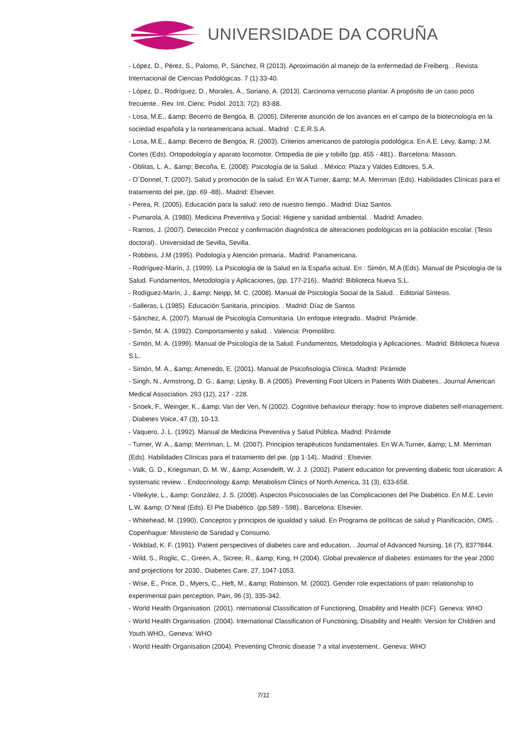UNIVERSIDADE DA CORUÑA
- López, D., Pérez, S., Palomo, P., Sánchez, R (2013). Aproximación al manejo de la enfermedad de Freiberg. . Revista Internacional de Ciencias Podológicas. 7 (1) 33-40.
- López, D., Rodríguez, D., Morales, Á., Soriano, A. (2013). Carcinoma verrucoso plantar. A propósito de un caso poco frecuente.. Rev. Int. Cienc. Podol. 2013; 7(2): 83-88.
- Losa, M.E., &amp; Becerro de Bengoa, B. (2005). Diferente asunción de los avances en el campo de la biotecnología en la sociedad española y la norteamericana actual.. Madrid : C.E.R.S.A.
- Losa, M.E., &amp; Becerro de Bengoa, R. (2003). Criterios americanos de patología podológica. En A.E. Levy, &amp; J.M. Cortes (Eds). Ortopodología y aparato locomotor. Ortopedia de pie y tobillo (pp. 455 - 481).. Barcelona: Masson.
- Oblitas, L. A., &amp; Becoña, E. (2008). Psicología de la Salud. . México: Plaza y Valdes Editores, S.A.
- O´Donnel, T. (2007). Salud y promoción de la salud. En W.A Turner, &amp; M.A. Merriman (Eds). Habilidades Clínicas para el tratamiento del pie, (pp. 69 -88).. Madrid: Elsevier.
- Perea, R. (2005). Educación para la salud: reto de nuestro tiempo.. Madrid: Díaz Santos.
- Pumarola, A. (1980). Medicina Preventiva y Social: Higiene y sanidad ambiental. . Madrid: Amadeo.
- Ramos, J. (2007). Detección Precoz y confirmación diagnóstica de alteraciones podológicas en la población escolar. (Tesis doctoral).. Universidad de Sevilla, Sevilla.
- Robbins, J.M (1995). Podología y Atención primaria.. Madrid: Panamericana.
- Rodríguez-Marín, J. (1999). La Psicología de la Salud en la España actual. En : Simón, M.A (Eds). Manual de Psicología de la Salud. Fundamentos, Metodología y Aplicaciones, (pp. 177-216).. Madrid: Biblioteca Nueva S.L.
- Rodíguez-Marín, J., &amp; Neipp, M. C. (2008). Manual de Psicología Social de la Salud. . Editorial Síntesis.
- Salleras, L (1985). Educación Sanitaria, principios. . Madrid: Díaz de Santos
- Sánchez, A. (2007). Manual de Psicología Comunitaria. Un enfoque integrado.. Madrid: Pirámide.
- Simón, M. A. (1992). Comportamiento y salud. . Valencia: Promolibro.
- Simón, M. A. (1999). Manual de Psicología de la Salud. Fundamentos, Metodología y Aplicaciones.. Madrid: Biblioteca Nueva S.L.
- Simón, M. A., &amp; Amenedo, E. (2001). Manual de Psicofisología Clínica. Madrid: Pirámide
- Singh, N., Armstrong, D. G., &amp; Lipsky, B. A (2005). Preventing Foot Ulcers in Patients With Diabetes.. Journal American Medical Association. 293 (12), 217 - 228.
- Snoek, F., Weinger, K., &amp; Van der Ven, N (2002). Cognitive behaviour therapy: how to improve diabetes self-management. . Diabetes Voice, 47 (3), 10-13.
- Vaquero, J. L. (1992). Manual de Medicina Preventiva y Salud Pública. Madrid: Pirámide
- Turner, W. A., &amp; Merriman, L. M. (2007). Principios terapéuticos fundamentales. En W.A.Turner, &amp; L.M. Merriman (Eds). Habilidades Clínicas para el tratamiento del pie. (pp 1-14).. Madrid : Elsevier.
- Valk, G. D., Kriegsman, D. M. W., &amp; Assendelft, W. J. J. (2002). Patient education for preventing diabetic foot ulceration: A systematic review. . Endocrinology &amp; Metabolism Clinics of North America, 31 (3), 633-658.
- Vileikyte, L., &amp; González, J. S. (2008). Aspectos Psicosociales de las Complicaciones del Pie Diabético. En M.E. Levin L.W. &amp; O´Neal (Eds). El Pie Diabético. (pp.589 - 598).. Barcelona: Elsevier.
- Whitehead, M. (1990). Conceptos y principios de igualdad y salud. En Programa de políticas de salud y Planificación, OMS. . Copenhague: Ministerio de Sanidad y Consumo.
- Wikblad, K. F. (1991). Patient perspectives of diabetes care and education, . Journal of Advanced Nursing, 16 (7), 837?844.
- Wild, S., Roglic, C., Green, A., Sicree, R., &amp; King, H (2004). Global prevalence of diabetes: estimates for the year 2000 and projections for 2030.. Diabetes Care, 27, 1047-1053.
- Wise, E., Price, D., Myers, C., Heft, M., &amp; Robinson, M. (2002). Gender role expectations of pain: relationship to experimental pain perception. Pain, 96 (3), 335-342.
- World Health Organisation. (2001). nternational Classification of Functioning, Disability and Health (ICF). Geneva: WHO
- World Health Organisation. (2004). International Classification of Functioning, Disability and Health: Version for Children and Youth.WHO,. Geneva: WHO
- World Health Organisation (2004). Preventing Chronic disease ? a vital investement.. Geneva: WHO
7/11